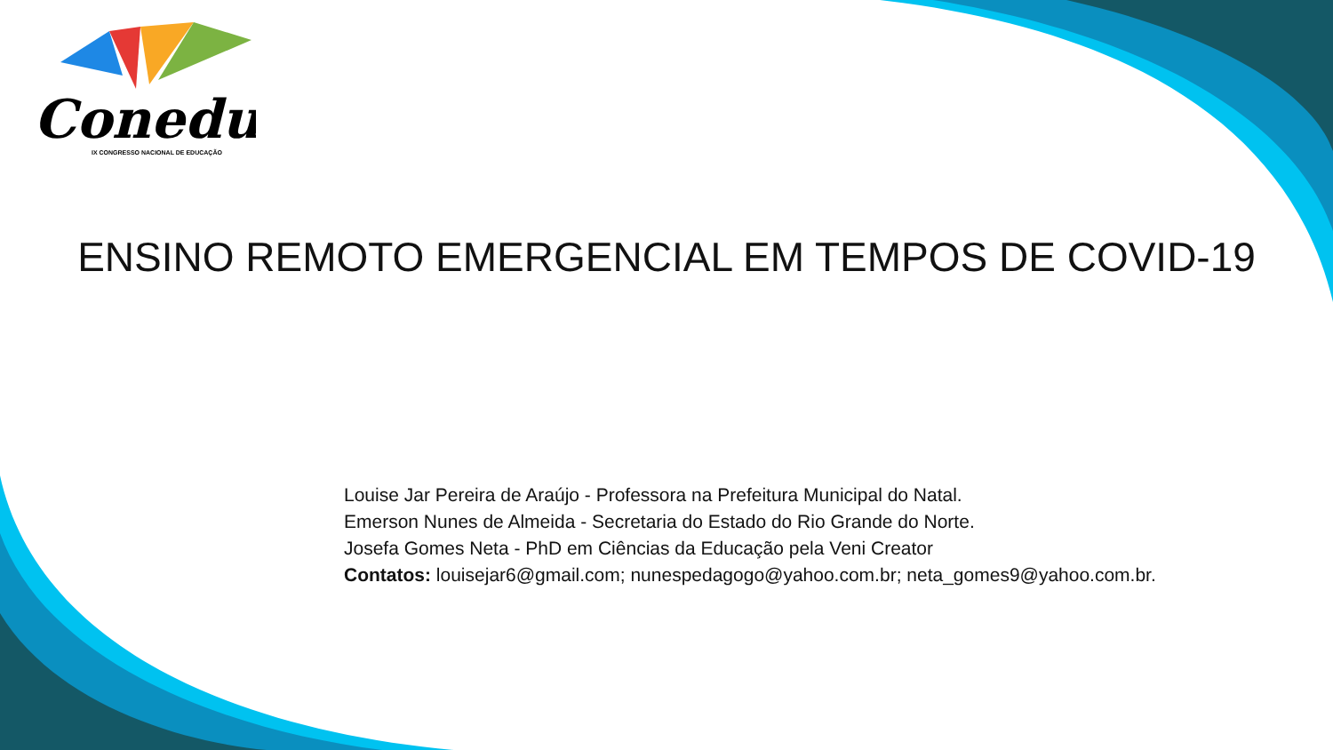Conedu
IX CONGRESSO NACIONAL DE EDUCAÇÃO
ENSINO REMOTO EMERGENCIAL EM TEMPOS DE COVID-19
Louise Jar Pereira de Araújo - Professora na Prefeitura Municipal do Natal.
Emerson Nunes de Almeida - Secretaria do Estado do Rio Grande do Norte.
Josefa Gomes Neta - PhD em Ciências da Educação pela Veni Creator
Contatos: louisejar6@gmail.com; nunespedagogo@yahoo.com.br; neta_gomes9@yahoo.com.br.